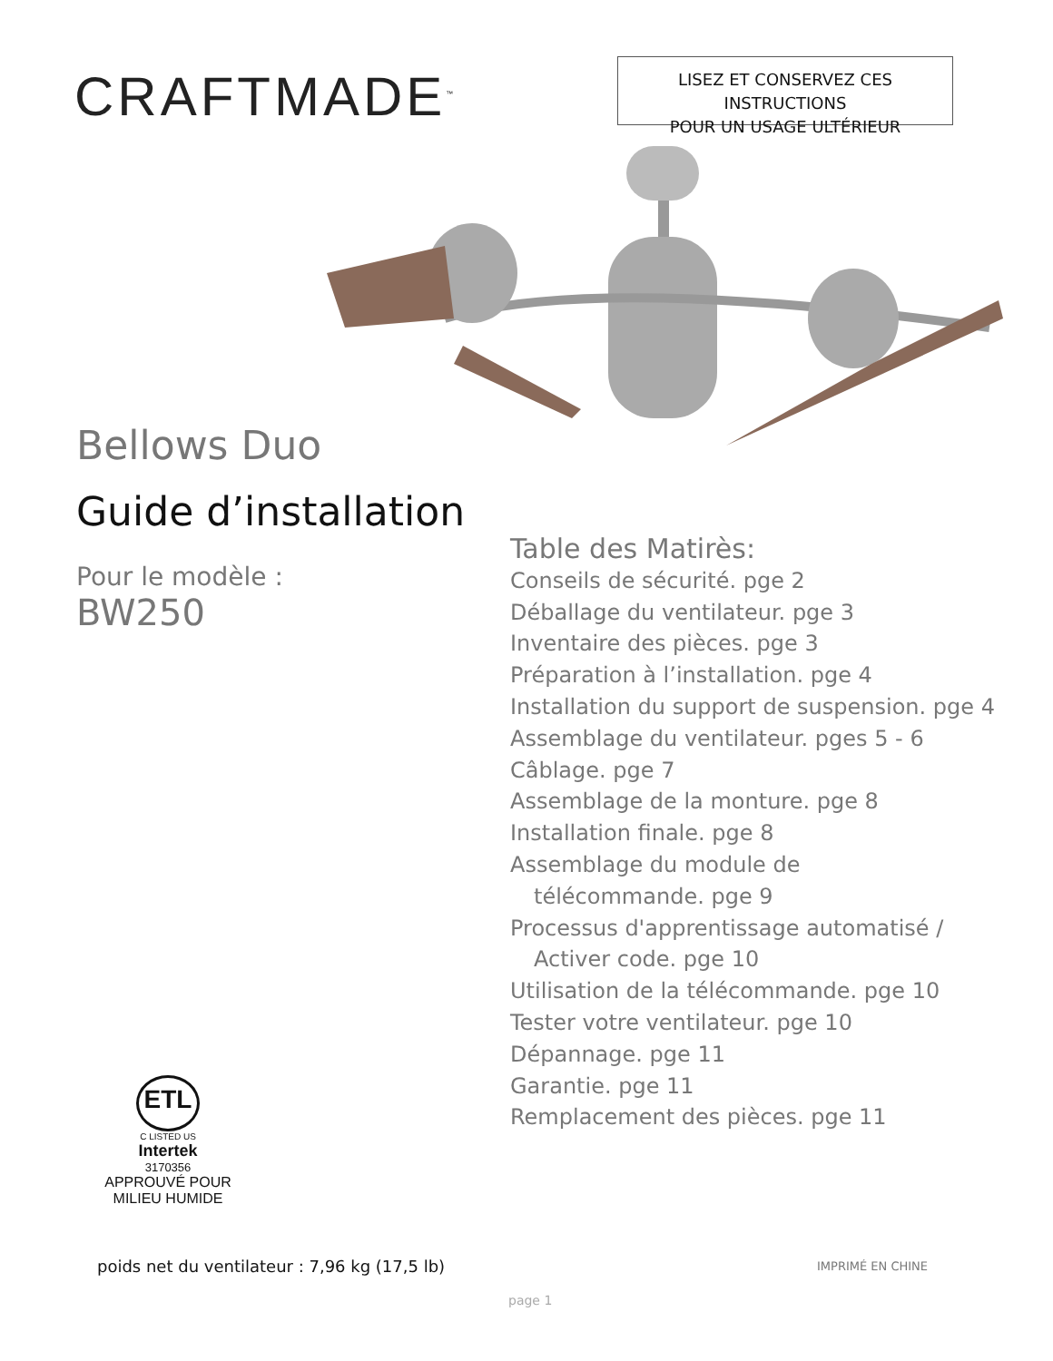CRAFTMADE<sup>™</sup>
LISEZ ET CONSERVEZ CES INSTRUCTIONS
POUR UN USAGE ULTÉRIEUR
Bellows Duo
Guide d’installation
Pour le modèle :
BW250
Table des Matirès:
Conseils de sécurité. pge 2
Déballage du ventilateur. pge 3
Inventaire des pièces. pge 3
Préparation à l’installation. pge 4
Installation du support de suspension. pge 4
Assemblage du ventilateur. pges 5 - 6
Câblage. pge 7
Assemblage de la monture. pge 8
Installation finale. pge 8
Assemblage du module de
télécommande. pge 9
Processus d'apprentissage automatisé /
Activer code. pge 10
Utilisation de la télécommande. pge 10
Tester votre ventilateur. pge 10
Dépannage. pge 11
Garantie. pge 11
Remplacement des pièces. pge 11
ETL
C LISTED US
Intertek
3170356
APPROUVÉ POUR
MILIEU HUMIDE
poids net du ventilateur : 7,96 kg (17,5 lb)
IMPRIMÉ EN CHINE
page 1